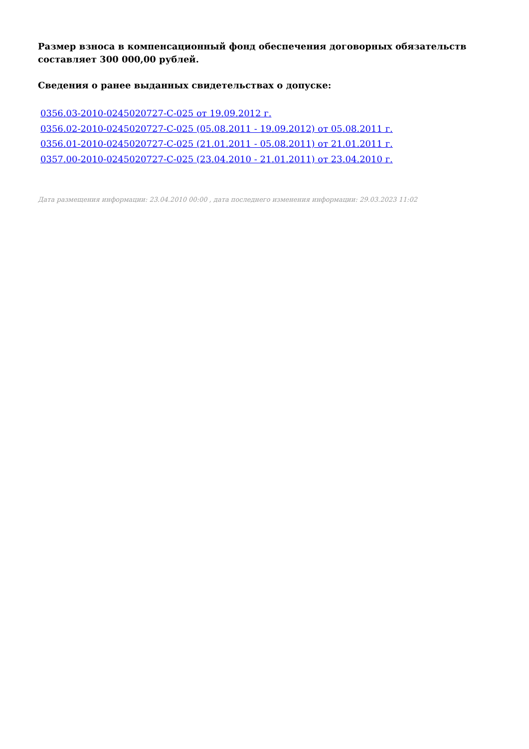Размер взноса в компенсационный фонд обеспечения договорных обязательств составляет 300 000,00 рублей.
Сведения о ранее выданных свидетельствах о допуске:
0356.03-2010-0245020727-С-025 от 19.09.2012 г.
0356.02-2010-0245020727-С-025 (05.08.2011 - 19.09.2012) от 05.08.2011 г.
0356.01-2010-0245020727-С-025 (21.01.2011 - 05.08.2011) от 21.01.2011 г.
0357.00-2010-0245020727-С-025 (23.04.2010 - 21.01.2011) от 23.04.2010 г.
Дата размещения информации: 23.04.2010 00:00 , дата последнего изменения информации: 29.03.2023 11:02